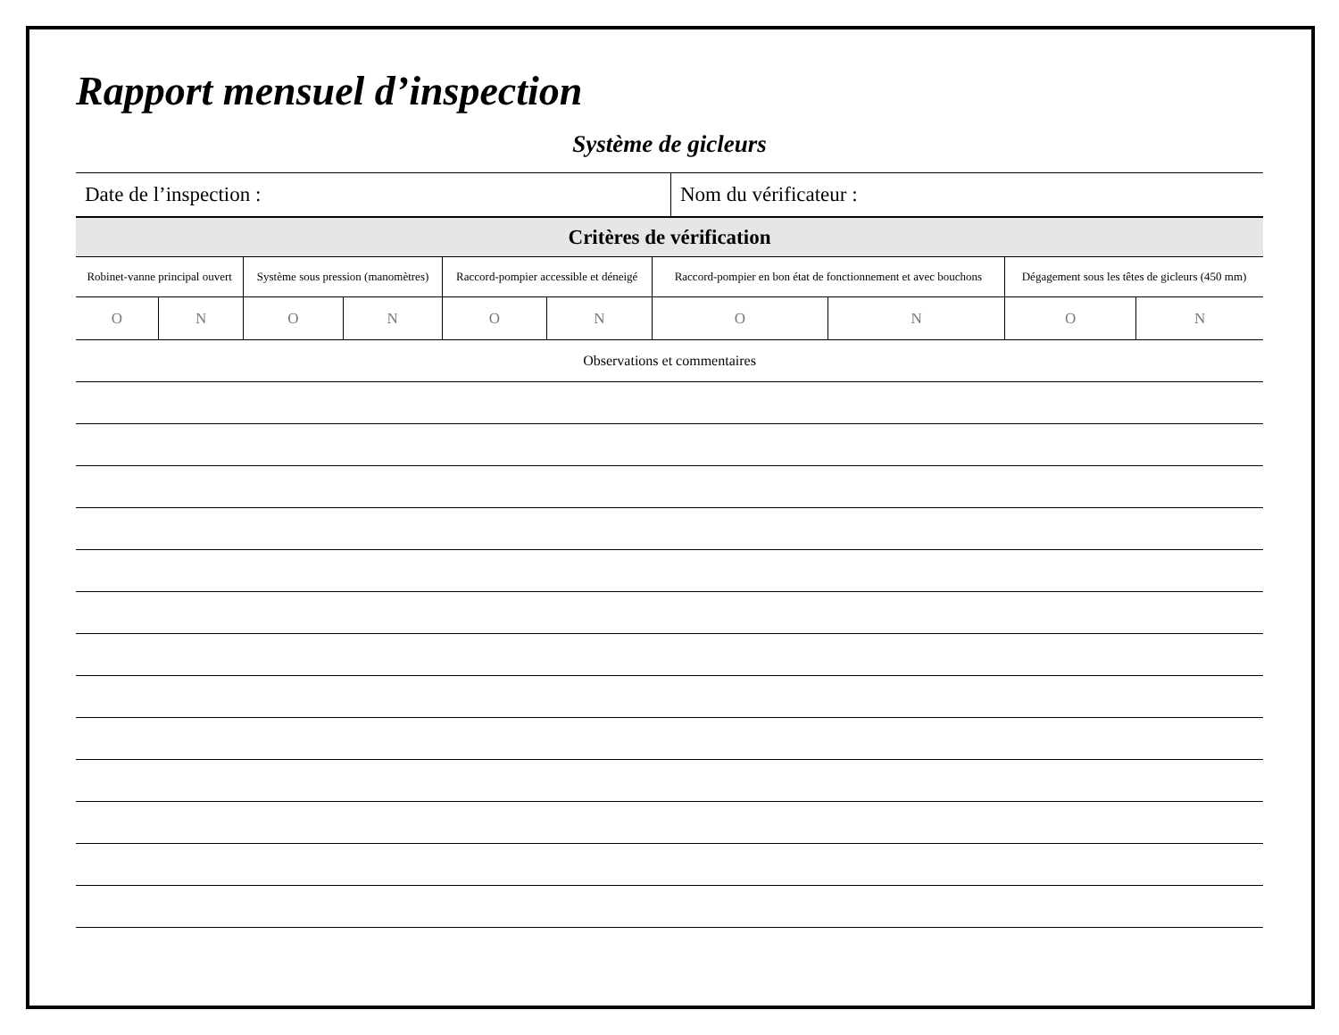Rapport mensuel d’inspection
Système de gicleurs
| Date de l’inspection : | Nom du vérificateur : |
| Critères de vérification | | | | | | | | | |
| --- | --- | --- | --- | --- | --- | --- | --- | --- | --- |
| Robinet-vanne principal ouvert | | Système sous pression (manomètres) | | Raccord-pompier accessible et déneigé | | Raccord-pompier en bon état de fonctionnement et avec bouchons | | Dégagement sous les têtes de gicleurs (450 mm) | |
| O | N | O | N | O | N | O | N | O | N |
| Observations et commentaires | | | | | | | | | |